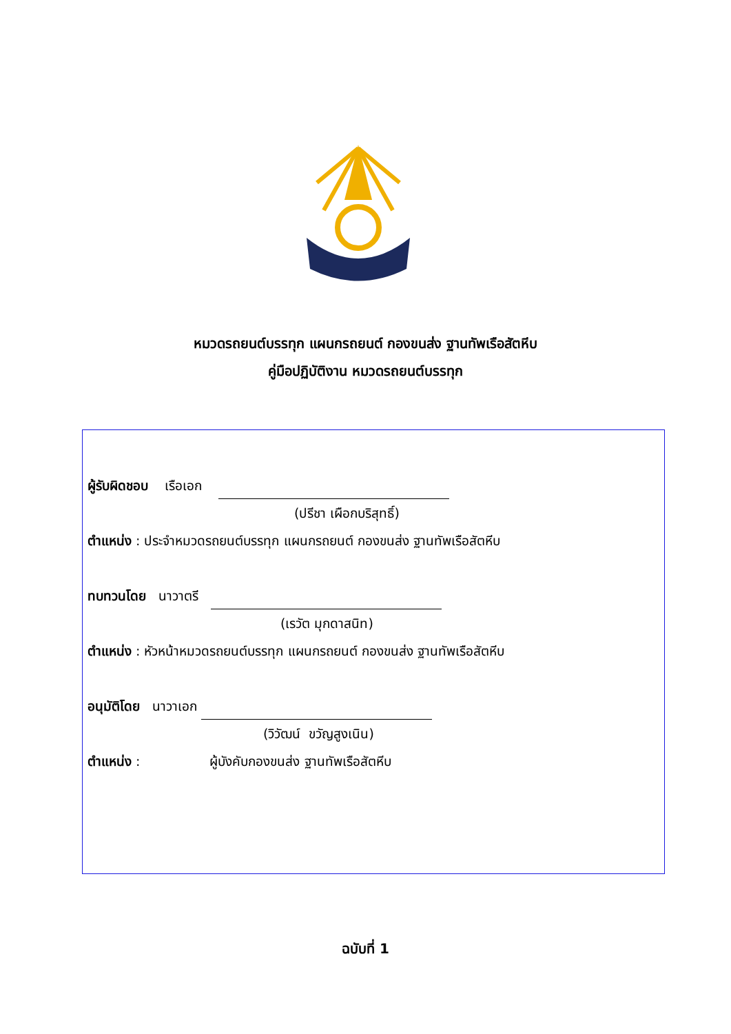หมวดรถยนต์บรรทุก แผนกรถยนต์ กองขนส่ง ฐานทัพเรือสัตหีบ
คู่มือปฏิบัติงาน หมวดรถยนต์บรรทุก
ผู้รับผิดชอบ เรือเอก
(ปรีชา เผือกบริสุทธิ์)
ตำแหน่ง : ประจำหมวดรถยนต์บรรทุก แผนกรถยนต์ กองขนส่ง ฐานทัพเรือสัตหีบ
ทบทวนโดย นาวาตรี
(เรวัต มุกดาสนิท)
ตำแหน่ง : หัวหน้าหมวดรถยนต์บรรทุก แผนกรถยนต์ กองขนส่ง ฐานทัพเรือสัตหีบ
อนุมัติโดย นาวาเอก
(วิวัฒน์ ขวัญสูงเนิน)
ตำแหน่ง : ผู้บังคับกองขนส่ง ฐานทัพเรือสัตหีบ
ฉบับที่ 1